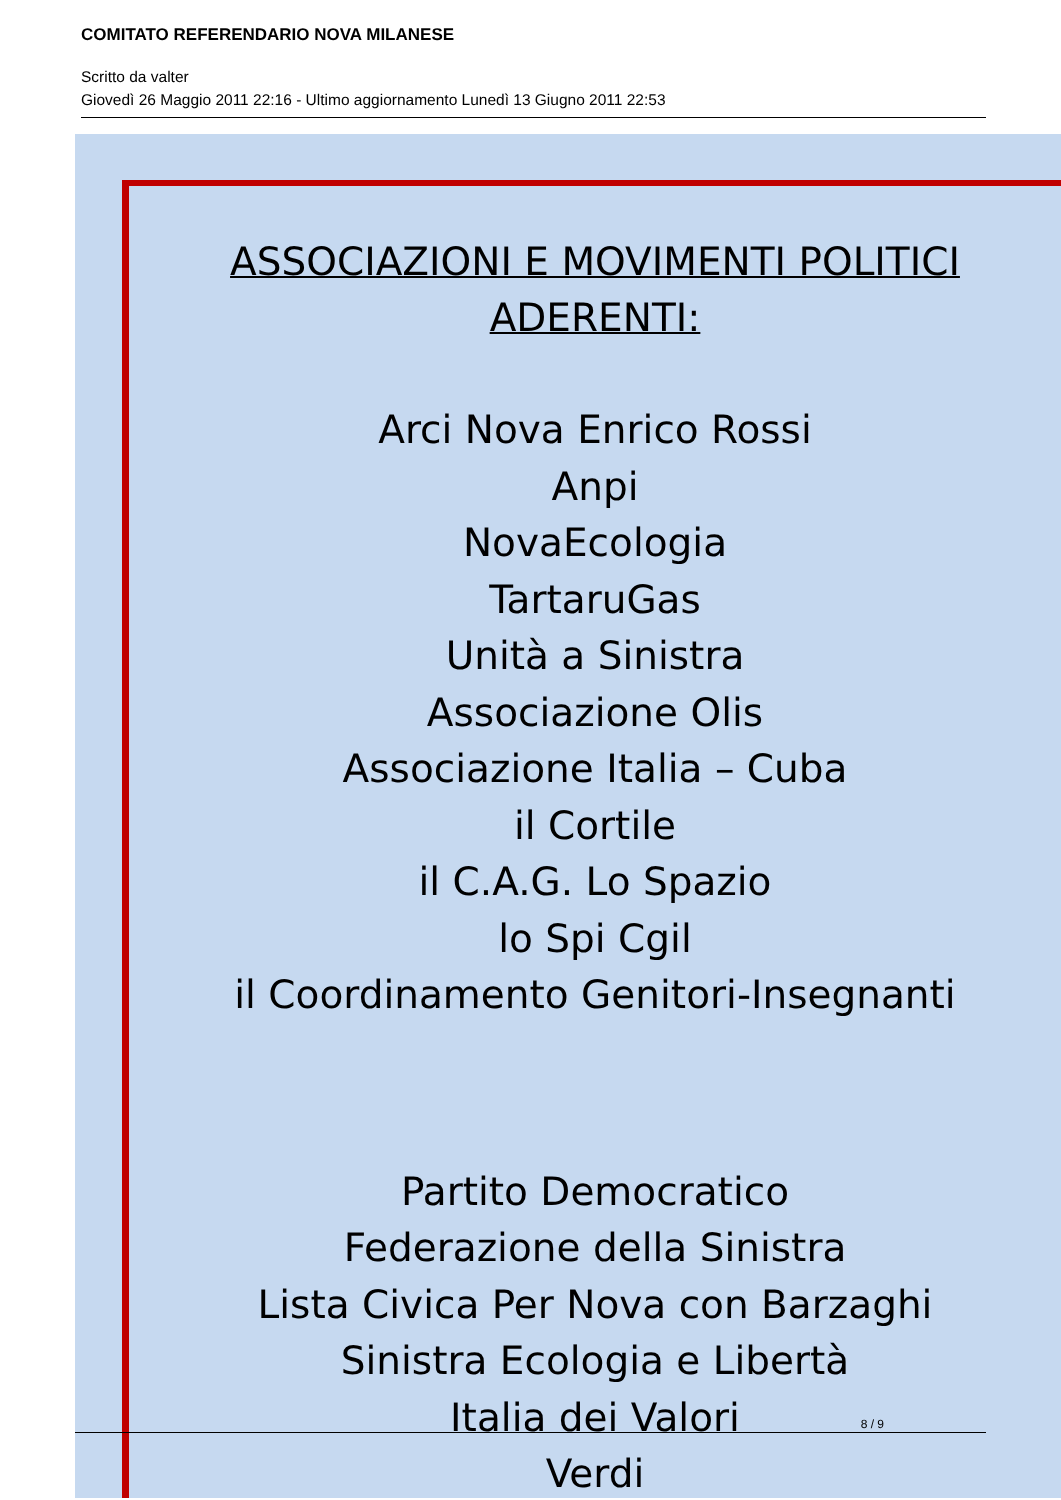COMITATO REFERENDARIO NOVA MILANESE
Scritto da valter
Giovedì 26 Maggio 2011 22:16 - Ultimo aggiornamento Lunedì 13 Giugno 2011 22:53
ASSOCIAZIONI E MOVIMENTI POLITICI
ADERENTI:
Arci Nova Enrico Rossi
Anpi
NovaEcologia
TartaruGas
Unità a Sinistra
Associazione Olis
Associazione Italia – Cuba
il Cortile
il C.A.G. Lo Spazio
lo Spi Cgil
il Coordinamento Genitori-Insegnanti
Partito Democratico
Federazione della Sinistra
Lista Civica Per Nova con Barzaghi
Sinistra Ecologia e Libertà
Italia dei Valori
Verdi
8 / 9